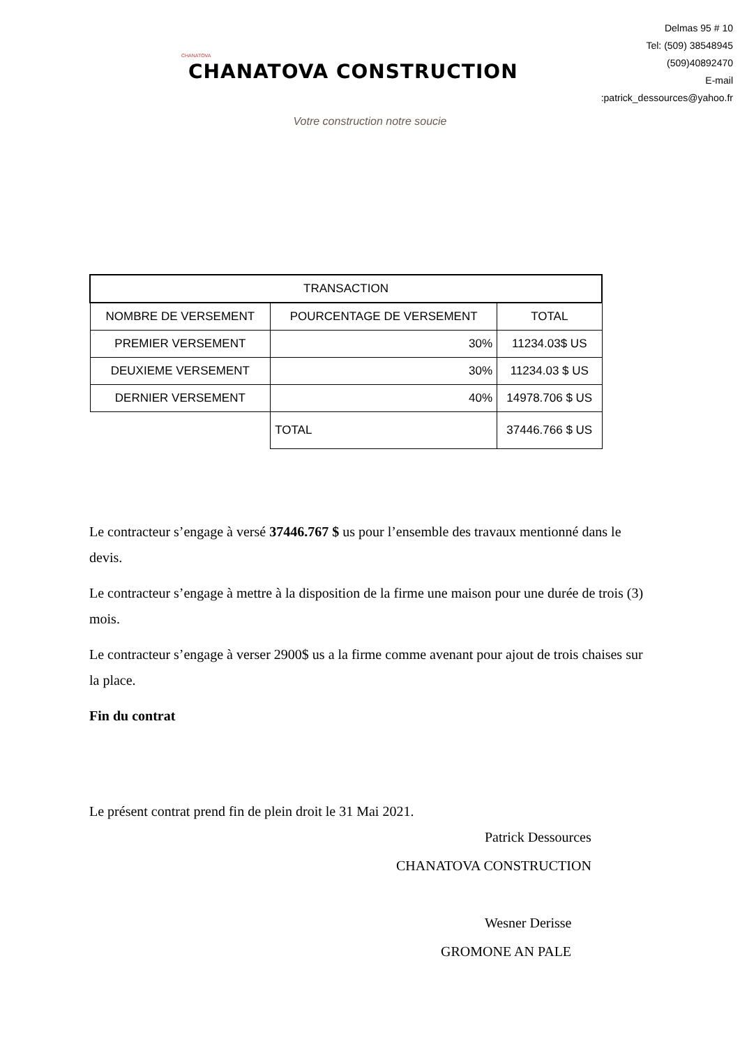CHANATOVA CHANATOVA CONSTRUCTION
Delmas 95 # 10
Tel: (509) 38548945
(509)40892470
E-mail :patrick_dessources@yahoo.fr
Votre construction notre soucie
| TRANSACTION | | |
| NOMBRE DE VERSEMENT | POURCENTAGE DE VERSEMENT | TOTAL |
| PREMIER VERSEMENT | 30% | 11234.03$ US |
| DEUXIEME VERSEMENT | 30% | 11234.03 $ US |
| DERNIER VERSEMENT | 40% | 14978.706 $ US |
| | TOTAL | 37446.766 $ US |
Le contracteur s’engage à versé 37446.767 $ us pour l’ensemble des travaux mentionné dans le devis.
Le contracteur s’engage à mettre à la disposition de la firme une maison pour une durée de trois (3) mois.
Le contracteur s’engage à verser 2900$ us a la firme comme avenant pour ajout de trois chaises sur la place.
Fin du contrat
Le présent contrat prend fin de plein droit le 31 Mai 2021.
Patrick Dessources
CHANATOVA CONSTRUCTION
Wesner Derisse
GROMONE AN PALE